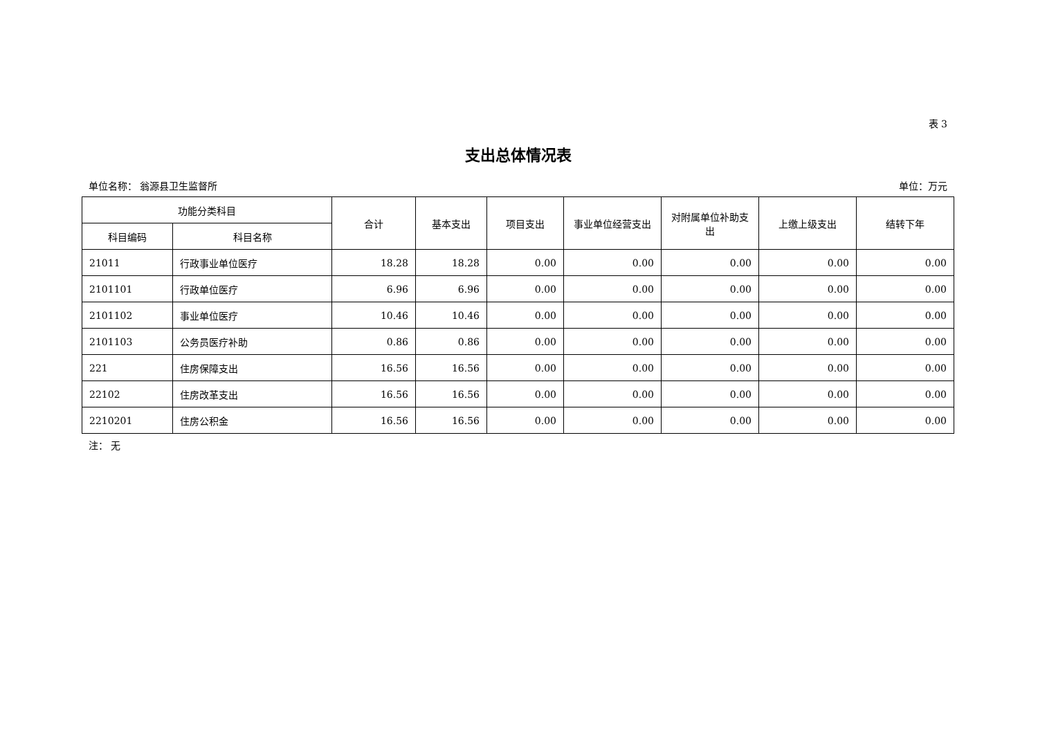表 3
支出总体情况表
单位名称： 翁源县卫生监督所 单位：万元
| 功能分类科目 | | 合计 | 基本支出 | 项目支出 | 事业单位经营支出 | 对附属单位补助支出 | 上缴上级支出 | 结转下年 |
| --- | --- | --- | --- | --- | --- | --- | --- | --- |
| 科目编码 | 科目名称 | | | | | | | |
| 21011 | 行政事业单位医疗 | 18.28 | 18.28 | 0.00 | 0.00 | 0.00 | 0.00 | 0.00 |
| 2101101 | 行政单位医疗 | 6.96 | 6.96 | 0.00 | 0.00 | 0.00 | 0.00 | 0.00 |
| 2101102 | 事业单位医疗 | 10.46 | 10.46 | 0.00 | 0.00 | 0.00 | 0.00 | 0.00 |
| 2101103 | 公务员医疗补助 | 0.86 | 0.86 | 0.00 | 0.00 | 0.00 | 0.00 | 0.00 |
| 221 | 住房保障支出 | 16.56 | 16.56 | 0.00 | 0.00 | 0.00 | 0.00 | 0.00 |
| 22102 | 住房改革支出 | 16.56 | 16.56 | 0.00 | 0.00 | 0.00 | 0.00 | 0.00 |
| 2210201 | 住房公积金 | 16.56 | 16.56 | 0.00 | 0.00 | 0.00 | 0.00 | 0.00 |
注： 无